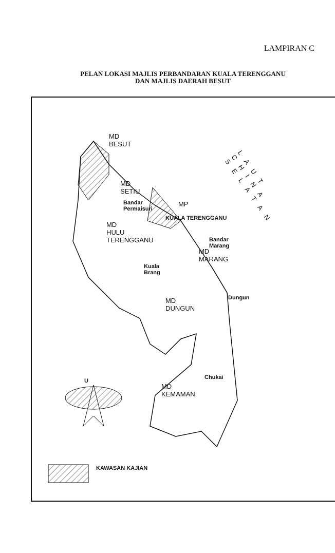LAMPIRAN C
PELAN LOKASI MAJLIS PERBANDARAN KUALA TERENGGANU
DAN MAJLIS DAERAH BESUT
MD
BESUT
MD
SETIU
Bandar
Permaisuri
MP
KUALA TERENGGANU
MD
HULU
TERENGGANU
Bandar
Marang
MD
MARANG
Kuala
Brang
Dungun
MD
DUNGUN
Chukai
MD
KEMAMAN
U
KAWASAN KAJIAN
LAUT CHINA SELATAN